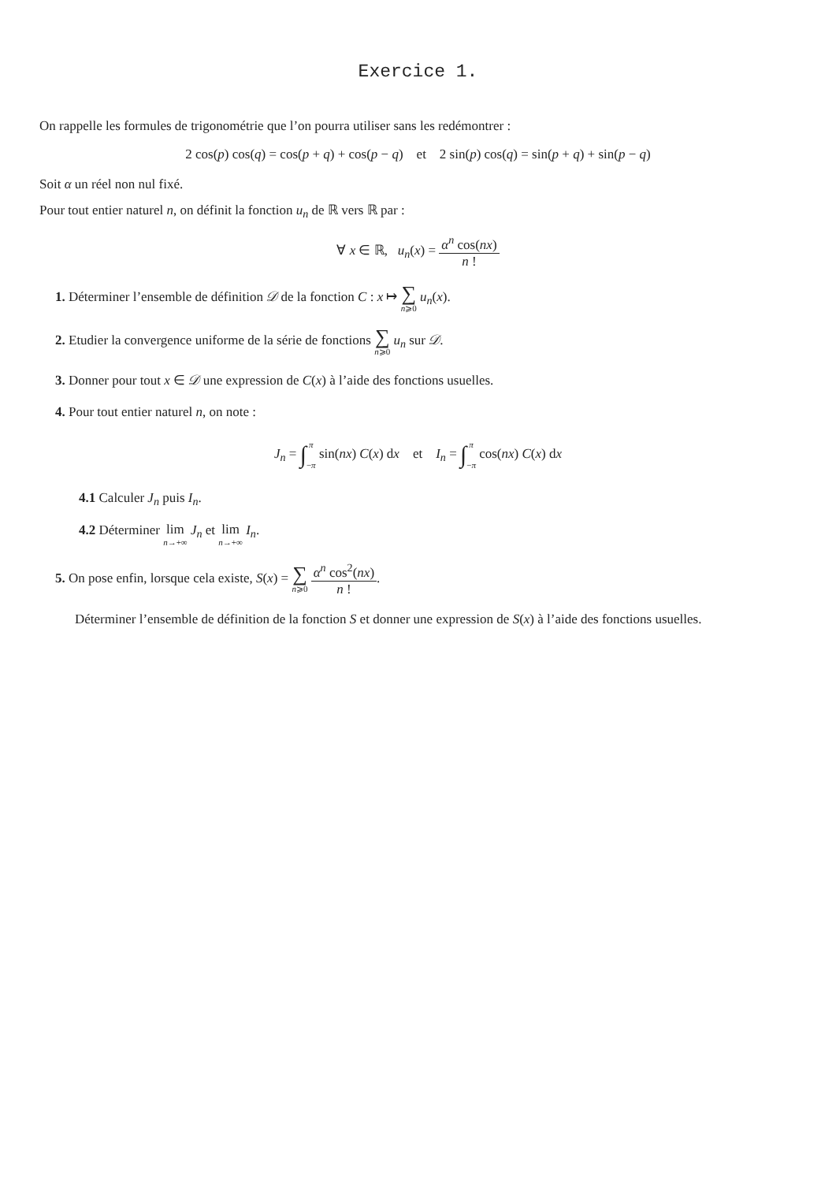Exercice 1.
On rappelle les formules de trigonométrie que l’on pourra utiliser sans les redémontrer :
2 cos(p) cos(q) = cos(p + q) + cos(p − q) et 2 sin(p) cos(q) = sin(p + q) + sin(p − q)
Soit α un réel non nul fixé.
Pour tout entier naturel n, on définit la fonction u<sub>n</sub> de ℝ vers ℝ par :
∀ x ∈ ℝ, u<sub>n</sub>(x) = α<sup>n</sup> cos(nx) n !
1. Déterminer l’ensemble de définition 𝒟 de la fonction C : x ↦ ∑ n⩾0 u<sub>n</sub>(x).
2. Etudier la convergence uniforme de la série de fonctions ∑ n⩾0 u<sub>n</sub> sur 𝒟.
3. Donner pour tout x ∈ 𝒟 une expression de C(x) à l’aide des fonctions usuelles.
4. Pour tout entier naturel n, on note :
J<sub>n</sub> = ∫π
−π sin(nx) C(x) dx et I<sub>n</sub> = ∫π
−π cos(nx) C(x) dx
4.1 Calculer J<sub>n</sub> puis I<sub>n</sub>.
4.2 Déterminer lim n→+∞ J<sub>n</sub> et lim n→+∞ I<sub>n</sub>.
5. On pose enfin, lorsque cela existe, S(x) = ∑ n⩾0 α<sup>n</sup> cos<sup>2</sup>(nx) n !.
Déterminer l’ensemble de définition de la fonction S et donner une expression de S(x) à l’aide des fonctions usuelles.